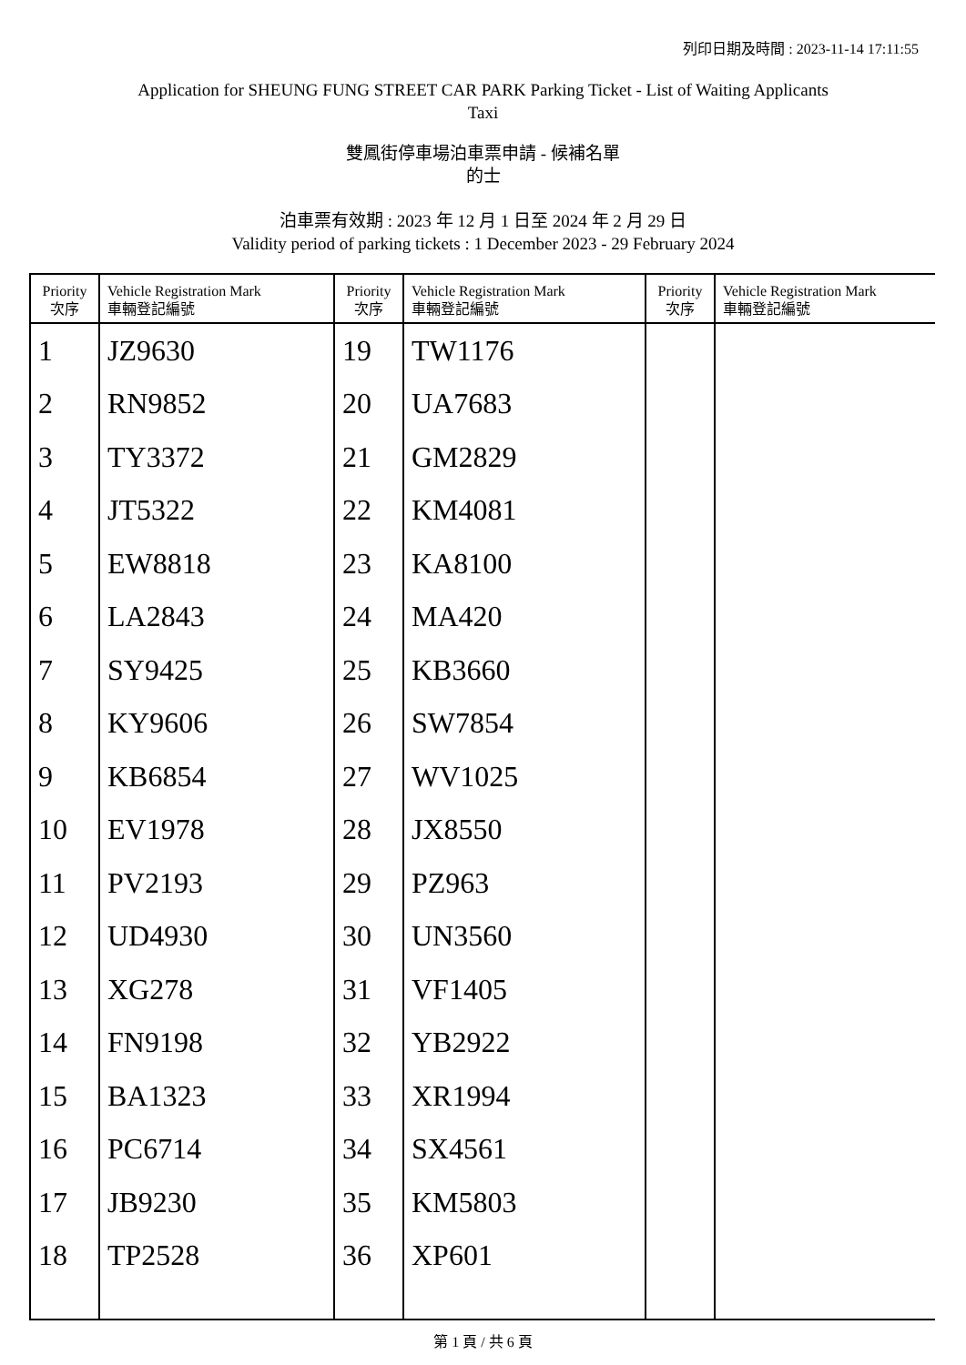列印日期及時間 : 2023-11-14 17:11:55
Application for SHEUNG FUNG STREET CAR PARK Parking Ticket - List of Waiting Applicants
Taxi
雙鳳街停車場泊車票申請 - 候補名單
的士
泊車票有效期 : 2023 年 12 月 1 日至 2024 年 2 月 29 日
Validity period of parking tickets : 1 December 2023 - 29 February 2024
| Priority 次序 | Vehicle Registration Mark 車輛登記編號 | Priority 次序 | Vehicle Registration Mark 車輛登記編號 | Priority 次序 | Vehicle Registration Mark 車輛登記編號 |
| --- | --- | --- | --- | --- | --- |
| 1 | JZ9630 | 19 | TW1176 | | |
| 2 | RN9852 | 20 | UA7683 | | |
| 3 | TY3372 | 21 | GM2829 | | |
| 4 | JT5322 | 22 | KM4081 | | |
| 5 | EW8818 | 23 | KA8100 | | |
| 6 | LA2843 | 24 | MA420 | | |
| 7 | SY9425 | 25 | KB3660 | | |
| 8 | KY9606 | 26 | SW7854 | | |
| 9 | KB6854 | 27 | WV1025 | | |
| 10 | EV1978 | 28 | JX8550 | | |
| 11 | PV2193 | 29 | PZ963 | | |
| 12 | UD4930 | 30 | UN3560 | | |
| 13 | XG278 | 31 | VF1405 | | |
| 14 | FN9198 | 32 | YB2922 | | |
| 15 | BA1323 | 33 | XR1994 | | |
| 16 | PC6714 | 34 | SX4561 | | |
| 17 | JB9230 | 35 | KM5803 | | |
| 18 | TP2528 | 36 | XP601 | | |
第 1 頁 / 共 6 頁